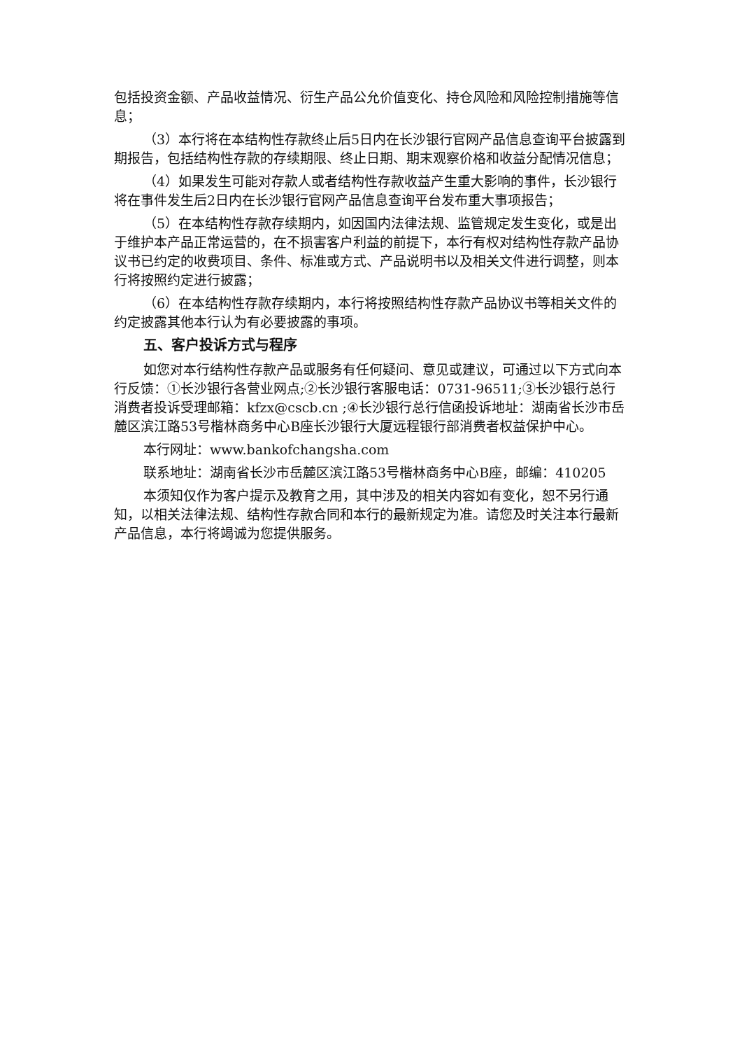包括投资金额、产品收益情况、衍生产品公允价值变化、持仓风险和风险控制措施等信息；
（3）本行将在本结构性存款终止后5日内在长沙银行官网产品信息查询平台披露到期报告，包括结构性存款的存续期限、终止日期、期末观察价格和收益分配情况信息；
（4）如果发生可能对存款人或者结构性存款收益产生重大影响的事件，长沙银行将在事件发生后2日内在长沙银行官网产品信息查询平台发布重大事项报告；
（5）在本结构性存款存续期内，如因国内法律法规、监管规定发生变化，或是出于维护本产品正常运营的，在不损害客户利益的前提下，本行有权对结构性存款产品协议书已约定的收费项目、条件、标准或方式、产品说明书以及相关文件进行调整，则本行将按照约定进行披露；
（6）在本结构性存款存续期内，本行将按照结构性存款产品协议书等相关文件的约定披露其他本行认为有必要披露的事项。
五、客户投诉方式与程序
如您对本行结构性存款产品或服务有任何疑问、意见或建议，可通过以下方式向本行反馈：①长沙银行各营业网点;②长沙银行客服电话：0731-96511;③长沙银行总行消费者投诉受理邮箱：kfzx@cscb.cn ;④长沙银行总行信函投诉地址：湖南省长沙市岳麓区滨江路53号楷林商务中心B座长沙银行大厦远程银行部消费者权益保护中心。
本行网址：www.bankofchangsha.com
联系地址：湖南省长沙市岳麓区滨江路53号楷林商务中心B座，邮编：410205
本须知仅作为客户提示及教育之用，其中涉及的相关内容如有变化，恕不另行通知，以相关法律法规、结构性存款合同和本行的最新规定为准。请您及时关注本行最新产品信息，本行将竭诚为您提供服务。